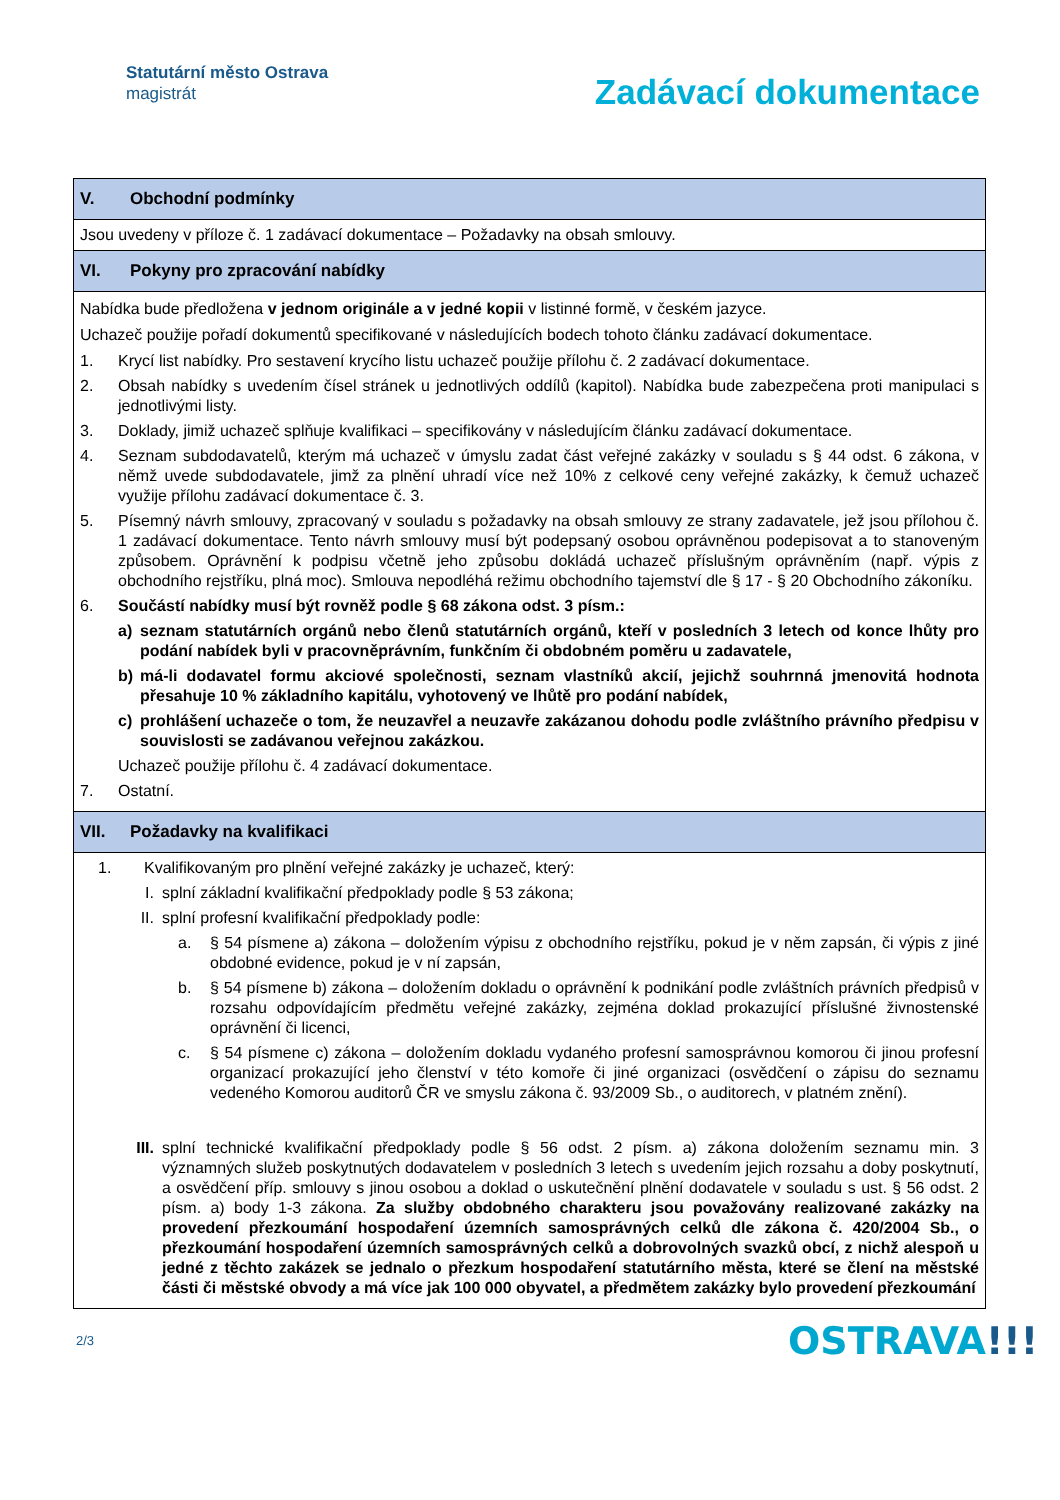Statutární město Ostrava
magistrát
Zadávací dokumentace
| V. Obchodní podmínky |
| Jsou uvedeny v příloze č. 1 zadávací dokumentace – Požadavky na obsah smlouvy. |
| VI. Pokyny pro zpracování nabídky |
| Nabídka bude předložena v jednom originále a v jedné kopii v listinné formě, v českém jazyce. Uchazeč použije pořadí dokumentů specifikované v následujících bodech tohoto článku zadávací dokumentace. 1. Krycí list nabídky. Pro sestavení krycího listu uchazeč použije přílohu č. 2 zadávací dokumentace. 2. Obsah nabídky s uvedením čísel stránek u jednotlivých oddílů (kapitol). Nabídka bude zabezpečena proti manipulaci s jednotlivými listy. 3. Doklady, jimiž uchazeč splňuje kvalifikaci – specifikovány v následujícím článku zadávací dokumentace. 4. Seznam subdodavatelů, kterým má uchazeč v úmyslu zadat část veřejné zakázky v souladu s § 44 odst. 6 zákona, v němž uvede subdodavatele, jimž za plnění uhradí více než 10% z celkové ceny veřejné zakázky, k čemuž uchazeč využije přílohu zadávací dokumentace č. 3. 5. Písemný návrh smlouvy, zpracovaný v souladu s požadavky na obsah smlouvy ze strany zadavatele, jež jsou přílohou č. 1 zadávací dokumentace. Tento návrh smlouvy musí být podepsaný osobou oprávněnou podepisovat a to stanoveným způsobem. Oprávnění k podpisu včetně jeho způsobu dokládá uchazeč příslušným oprávněním (např. výpis z obchodního rejstříku, plná moc). Smlouva nepodléhá režimu obchodního tajemství dle § 17 - § 20 Obchodního zákoníku. 6. Součástí nabídky musí být rovněž podle § 68 zákona odst. 3 písm.: a) seznam statutárních orgánů nebo členů statutárních orgánů, kteří v posledních 3 letech od konce lhůty pro podání nabídek byli v pracovněprávním, funkčním či obdobném poměru u zadavatele, b) má-li dodavatel formu akciové společnosti, seznam vlastníků akcií, jejichž souhrnná jmenovitá hodnota přesahuje 10 % základního kapitálu, vyhotovený ve lhůtě pro podání nabídek, c) prohlášení uchazeče o tom, že neuzavřel a neuzavře zakázanou dohodu podle zvláštního právního předpisu v souvislosti se zadávanou veřejnou zakázkou. Uchazeč použije přílohu č. 4 zadávací dokumentace. 7. Ostatní. |
| VII. Požadavky na kvalifikaci |
| 1. Kvalifikovaným pro plnění veřejné zakázky je uchazeč, který: I. splní základní kvalifikační předpoklady podle § 53 zákona; II. splní profesní kvalifikační předpoklady podle: a. § 54 písmene a) zákona – doložením výpisu z obchodního rejstříku, pokud je v něm zapsán, či výpis z jiné obdobné evidence, pokud je v ní zapsán, b. § 54 písmene b) zákona – doložením dokladu o oprávnění k podnikání podle zvláštních právních předpisů v rozsahu odpovídajícím předmětu veřejné zakázky, zejména doklad prokazující příslušné živnostenské oprávnění či licenci, c. § 54 písmene c) zákona – doložením dokladu vydaného profesní samosprávnou komorou či jinou profesní organizací prokazující jeho členství v této komoře či jiné organizaci (osvědčení o zápisu do seznamu vedeného Komorou auditorů ČR ve smyslu zákona č. 93/2009 Sb., o auditorech, v platném znění). III. splní technické kvalifikační předpoklady podle § 56 odst. 2 písm. a) zákona doložením seznamu min. 3 významných služeb poskytnutých dodavatelem v posledních 3 letech s uvedením jejich rozsahu a doby poskytnutí, a osvědčení příp. smlouvy s jinou osobou a doklad o uskutečnění plnění dodavatele v souladu s ust. § 56 odst. 2 písm. a) body 1-3 zákona. Za služby obdobného charakteru jsou považovány realizované zakázky na provedení přezkoumání hospodaření územních samosprávných celků dle zákona č. 420/2004 Sb., o přezkoumání hospodaření územních samosprávných celků a dobrovolných svazků obcí, z nichž alespoň u jedné z těchto zakázek se jednalo o přezkum hospodaření statutárního města, které se člení na městské části či městské obvody a má více jak 100 000 obyvatel, a předmětem zakázky bylo provedení přezkoumání |
2/3
OSTRAVA!!!